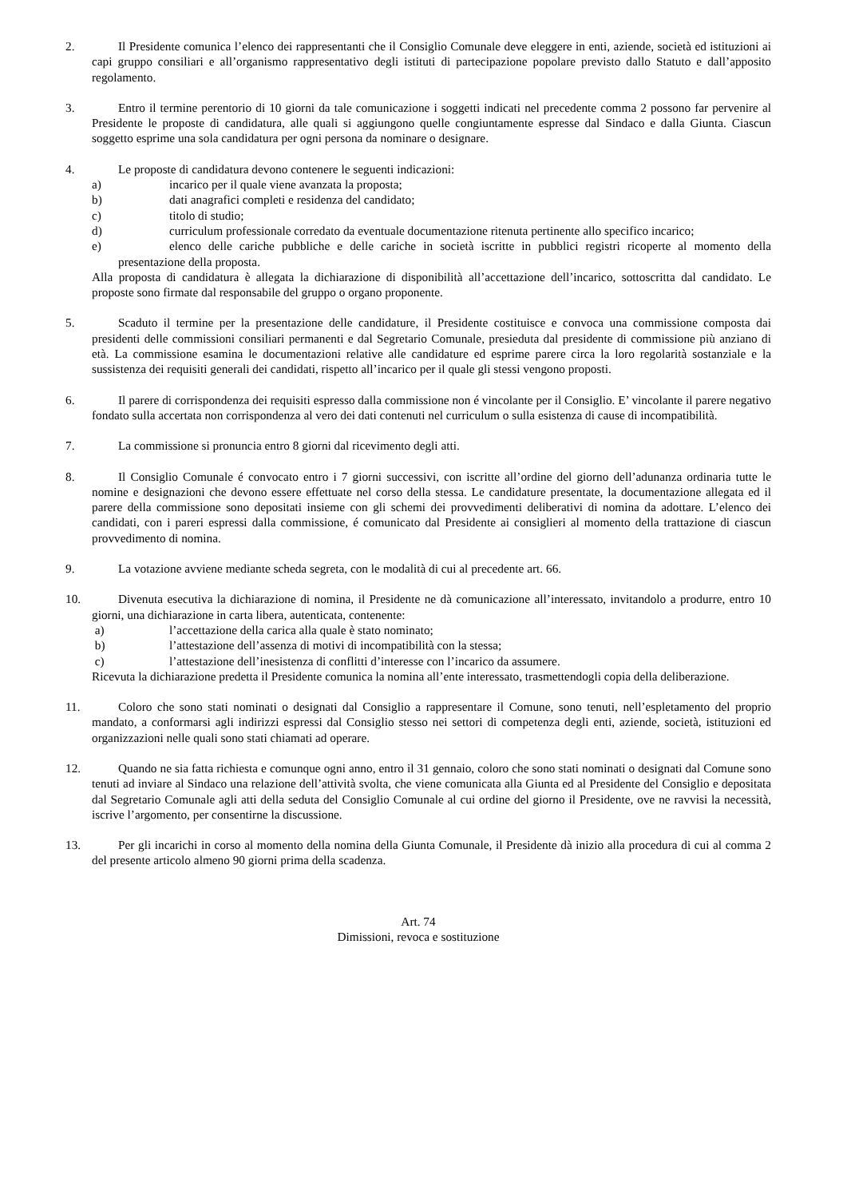2. Il Presidente comunica l’elenco dei rappresentanti che il Consiglio Comunale deve eleggere in enti, aziende, società ed istituzioni ai capi gruppo consiliari e all’organismo rappresentativo degli istituti di partecipazione popolare previsto dallo Statuto e dall’apposito regolamento.
3. Entro il termine perentorio di 10 giorni da tale comunicazione i soggetti indicati nel precedente comma 2 possono far pervenire al Presidente le proposte di candidatura, alle quali si aggiungono quelle congiuntamente espresse dal Sindaco e dalla Giunta. Ciascun soggetto esprime una sola candidatura per ogni persona da nominare o designare.
4. Le proposte di candidatura devono contenere le seguenti indicazioni:
a) incarico per il quale viene avanzata la proposta;
b) dati anagrafici completi e residenza del candidato;
c) titolo di studio;
d) curriculum professionale corredato da eventuale documentazione ritenuta pertinente allo specifico incarico;
e) elenco delle cariche pubbliche e delle cariche in società iscritte in pubblici registri ricoperte al momento della presentazione della proposta.
Alla proposta di candidatura è allegata la dichiarazione di disponibilità all’accettazione dell’incarico, sottoscritta dal candidato. Le proposte sono firmate dal responsabile del gruppo o organo proponente.
5. Scaduto il termine per la presentazione delle candidature, il Presidente costituisce e convoca una commissione composta dai presidenti delle commissioni consiliari permanenti e dal Segretario Comunale, presieduta dal presidente di commissione più anziano di età. La commissione esamina le documentazioni relative alle candidature ed esprime parere circa la loro regolarità sostanziale e la sussistenza dei requisiti generali dei candidati, rispetto all’incarico per il quale gli stessi vengono proposti.
6. Il parere di corrispondenza dei requisiti espresso dalla commissione non é vincolante per il Consiglio. E’ vincolante il parere negativo fondato sulla accertata non corrispondenza al vero dei dati contenuti nel curriculum o sulla esistenza di cause di incompatibilità.
7. La commissione si pronuncia entro 8 giorni dal ricevimento degli atti.
8. Il Consiglio Comunale é convocato entro i 7 giorni successivi, con iscritte all’ordine del giorno dell’adunanza ordinaria tutte le nomine e designazioni che devono essere effettuate nel corso della stessa. Le candidature presentate, la documentazione allegata ed il parere della commissione sono depositati insieme con gli schemi dei provvedimenti deliberativi di nomina da adottare. L’elenco dei candidati, con i pareri espressi dalla commissione, é comunicato dal Presidente ai consiglieri al momento della trattazione di ciascun provvedimento di nomina.
9. La votazione avviene mediante scheda segreta, con le modalità di cui al precedente art. 66.
10. Divenuta esecutiva la dichiarazione di nomina, il Presidente ne dà comunicazione all’interessato, invitandolo a produrre, entro 10 giorni, una dichiarazione in carta libera, autenticata, contenente:
a) l’accettazione della carica alla quale è stato nominato;
b) l’attestazione dell’assenza di motivi di incompatibilità con la stessa;
c) l’attestazione dell’inesistenza di conflitti d’interesse con l’incarico da assumere.
Ricevuta la dichiarazione predetta il Presidente comunica la nomina all’ente interessato, trasmettendogli copia della deliberazione.
11. Coloro che sono stati nominati o designati dal Consiglio a rappresentare il Comune, sono tenuti, nell’espletamento del proprio mandato, a conformarsi agli indirizzi espressi dal Consiglio stesso nei settori di competenza degli enti, aziende, società, istituzioni ed organizzazioni nelle quali sono stati chiamati ad operare.
12. Quando ne sia fatta richiesta e comunque ogni anno, entro il 31 gennaio, coloro che sono stati nominati o designati dal Comune sono tenuti ad inviare al Sindaco una relazione dell’attività svolta, che viene comunicata alla Giunta ed al Presidente del Consiglio e depositata dal Segretario Comunale agli atti della seduta del Consiglio Comunale al cui ordine del giorno il Presidente, ove ne ravvisi la necessità, iscrive l’argomento, per consentirne la discussione.
13. Per gli incarichi in corso al momento della nomina della Giunta Comunale, il Presidente dà inizio alla procedura di cui al comma 2 del presente articolo almeno 90 giorni prima della scadenza.
Art. 74
Dimissioni, revoca e sostituzione